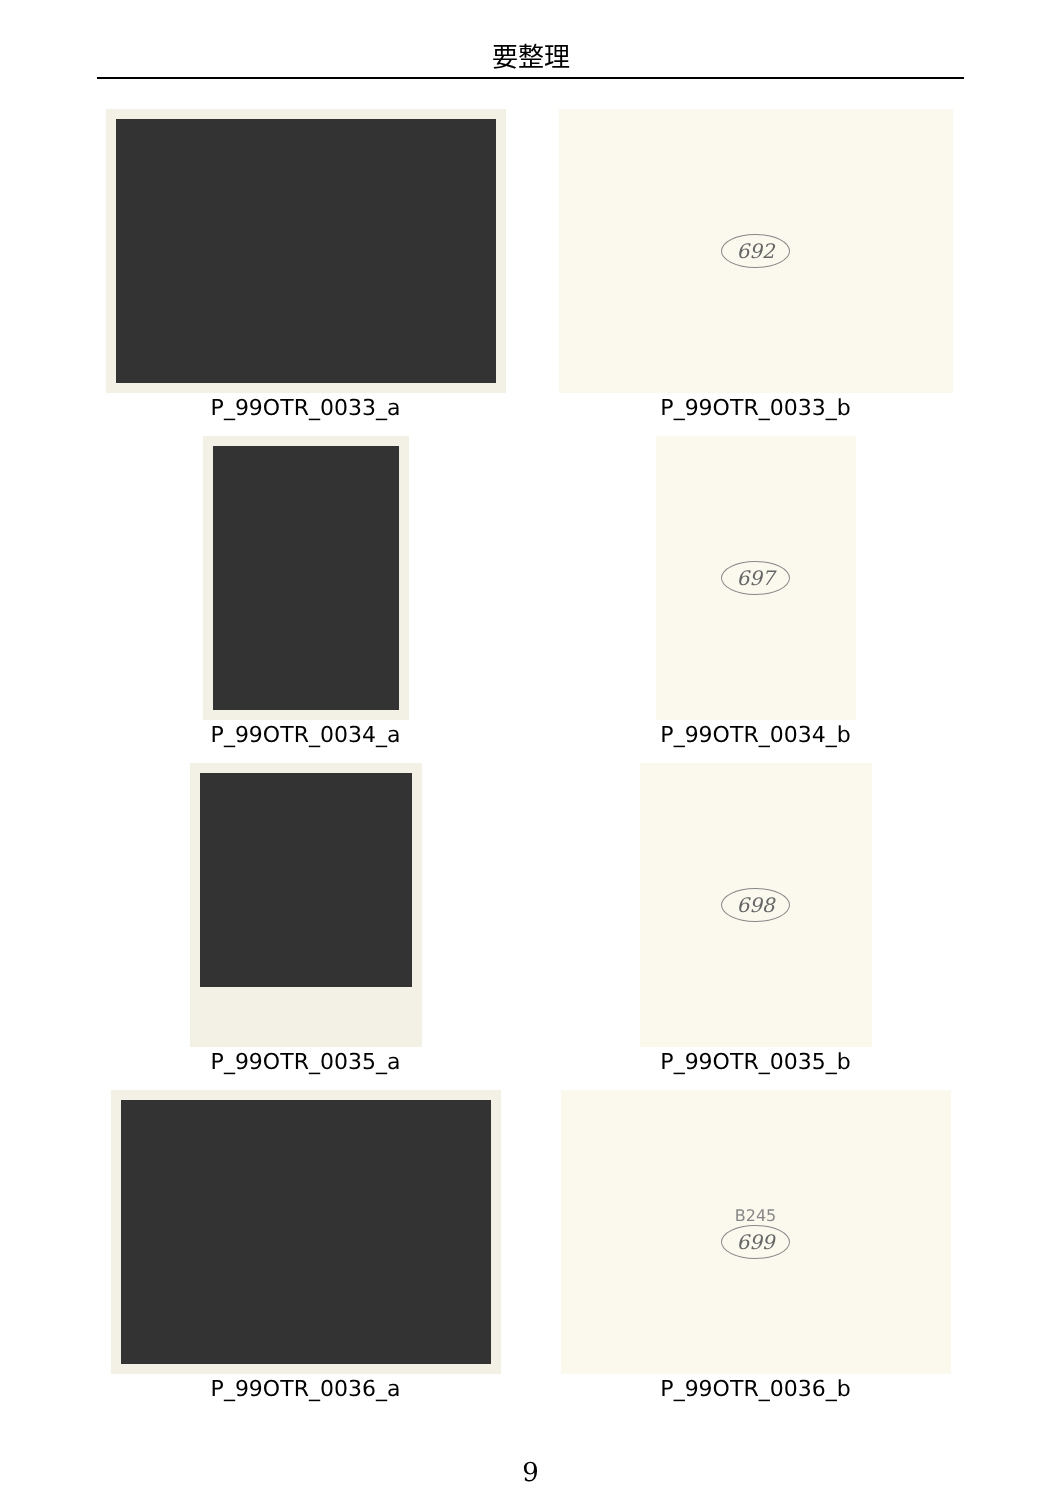要整理
P_99OTR_0033_a
692
P_99OTR_0033_b
P_99OTR_0034_a
697
P_99OTR_0034_b
P_99OTR_0035_a
698
P_99OTR_0035_b
P_99OTR_0036_a
B245
699
P_99OTR_0036_b
9